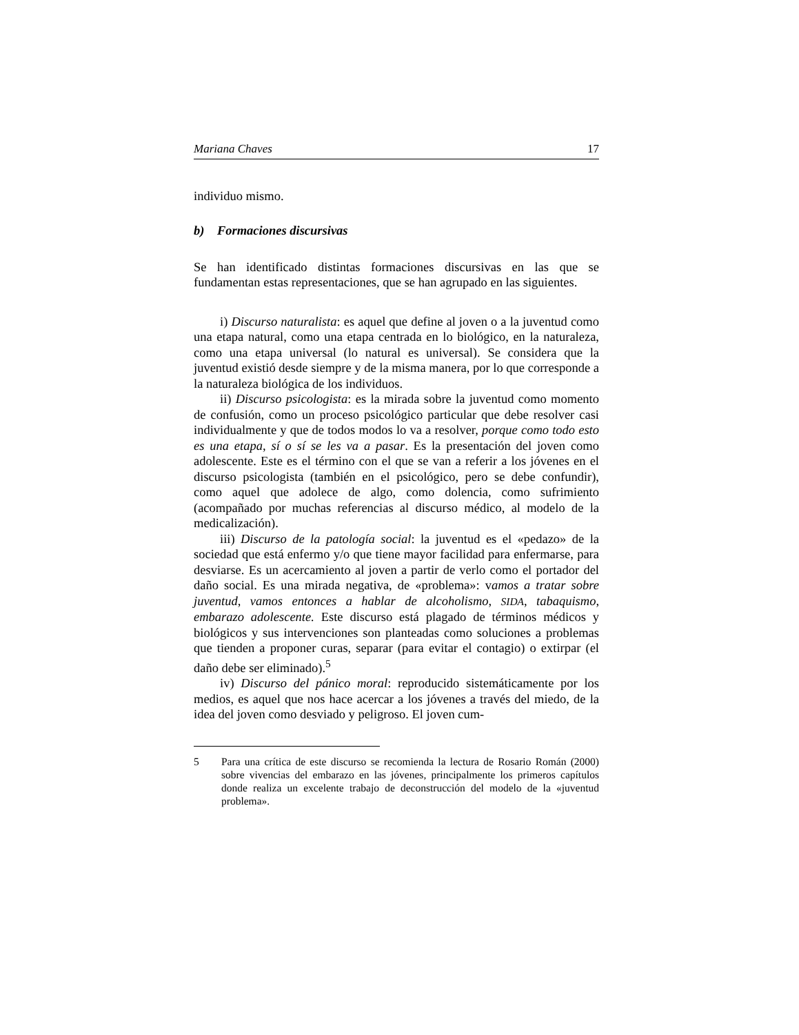Mariana Chaves 17
individuo mismo.
b) Formaciones discursivas
Se han identificado distintas formaciones discursivas en las que se fundamentan estas representaciones, que se han agrupado en las siguientes.
i) Discurso naturalista: es aquel que define al joven o a la juventud como una etapa natural, como una etapa centrada en lo biológico, en la naturaleza, como una etapa universal (lo natural es universal). Se considera que la juventud existió desde siempre y de la misma manera, por lo que corresponde a la naturaleza biológica de los individuos.
ii) Discurso psicologista: es la mirada sobre la juventud como momento de confusión, como un proceso psicológico particular que debe resolver casi individualmente y que de todos modos lo va a resolver, porque como todo esto es una etapa, sí o sí se les va a pasar. Es la presentación del joven como adolescente. Este es el término con el que se van a referir a los jóvenes en el discurso psicologista (también en el psicológico, pero se debe confundir), como aquel que adolece de algo, como dolencia, como sufrimiento (acompañado por muchas referencias al discurso médico, al modelo de la medicalización).
iii) Discurso de la patología social: la juventud es el «pedazo» de la sociedad que está enfermo y/o que tiene mayor facilidad para enfermarse, para desviarse. Es un acercamiento al joven a partir de verlo como el portador del daño social. Es una mirada negativa, de «problema»: vamos a tratar sobre juventud, vamos entonces a hablar de alcoholismo, SIDA, tabaquismo, embarazo adolescente. Este discurso está plagado de términos médicos y biológicos y sus intervenciones son planteadas como soluciones a problemas que tienden a proponer curas, separar (para evitar el contagio) o extirpar (el daño debe ser eliminado).<sup>5</sup>
iv) Discurso del pánico moral: reproducido sistemáticamente por los medios, es aquel que nos hace acercar a los jóvenes a través del miedo, de la idea del joven como desviado y peligroso. El joven cum-
5 Para una crítica de este discurso se recomienda la lectura de Rosario Román (2000) sobre vivencias del embarazo en las jóvenes, principalmente los primeros capítulos donde realiza un excelente trabajo de deconstrucción del modelo de la «juventud problema».